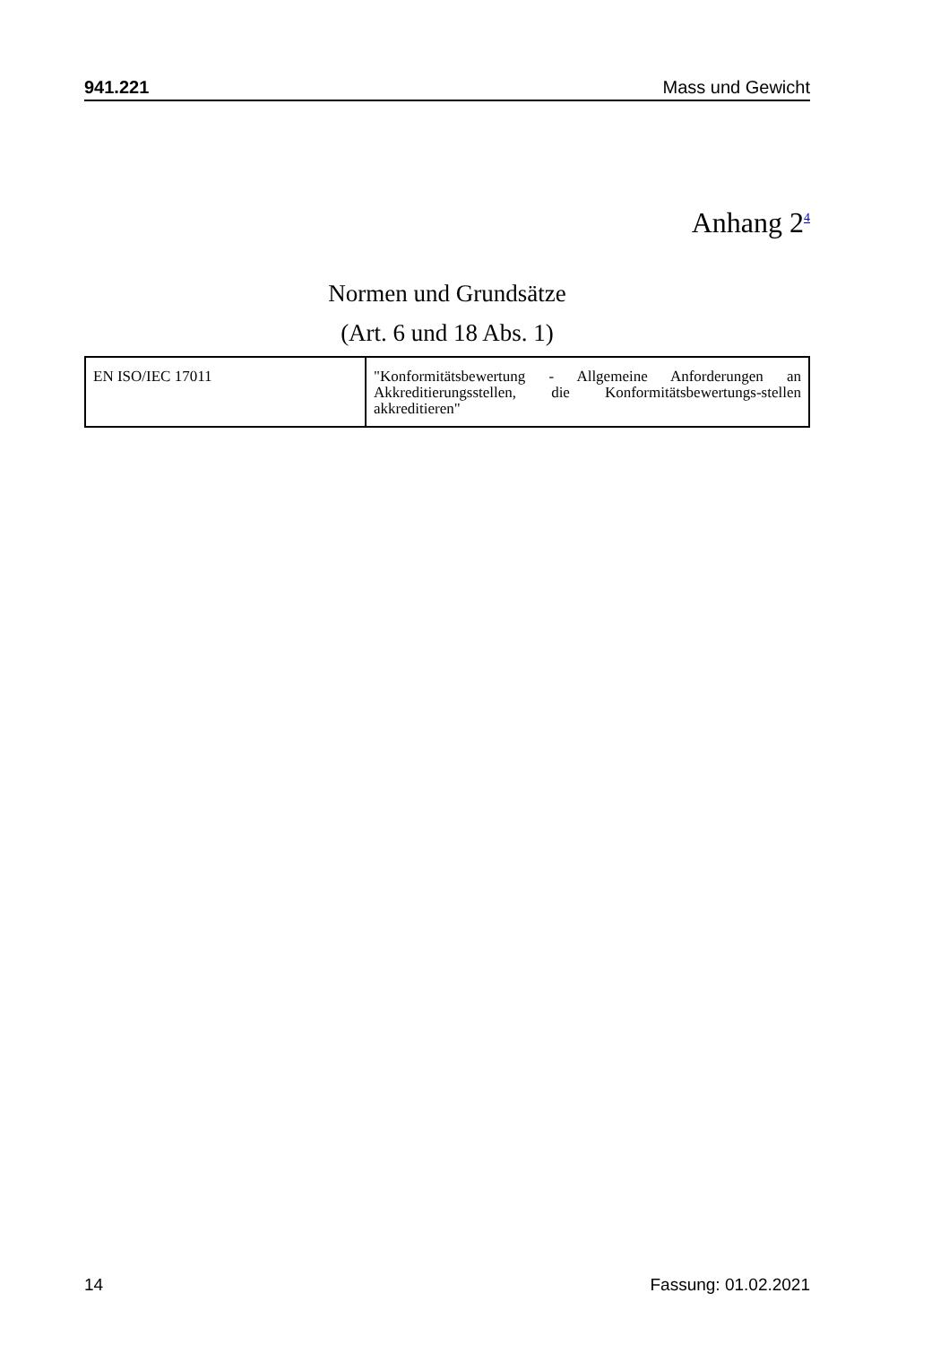941.221 Mass und Gewicht
Anhang 2<sup>4</sup>
Normen und Grundsätze
(Art. 6 und 18 Abs. 1)
| EN ISO/IEC 17011 | "Konformitätsbewertung - Allgemeine Anforderungen an Akkreditierungsstellen, die Konformitätsbewertungs-stellen akkreditieren" |
14 Fassung: 01.02.2021